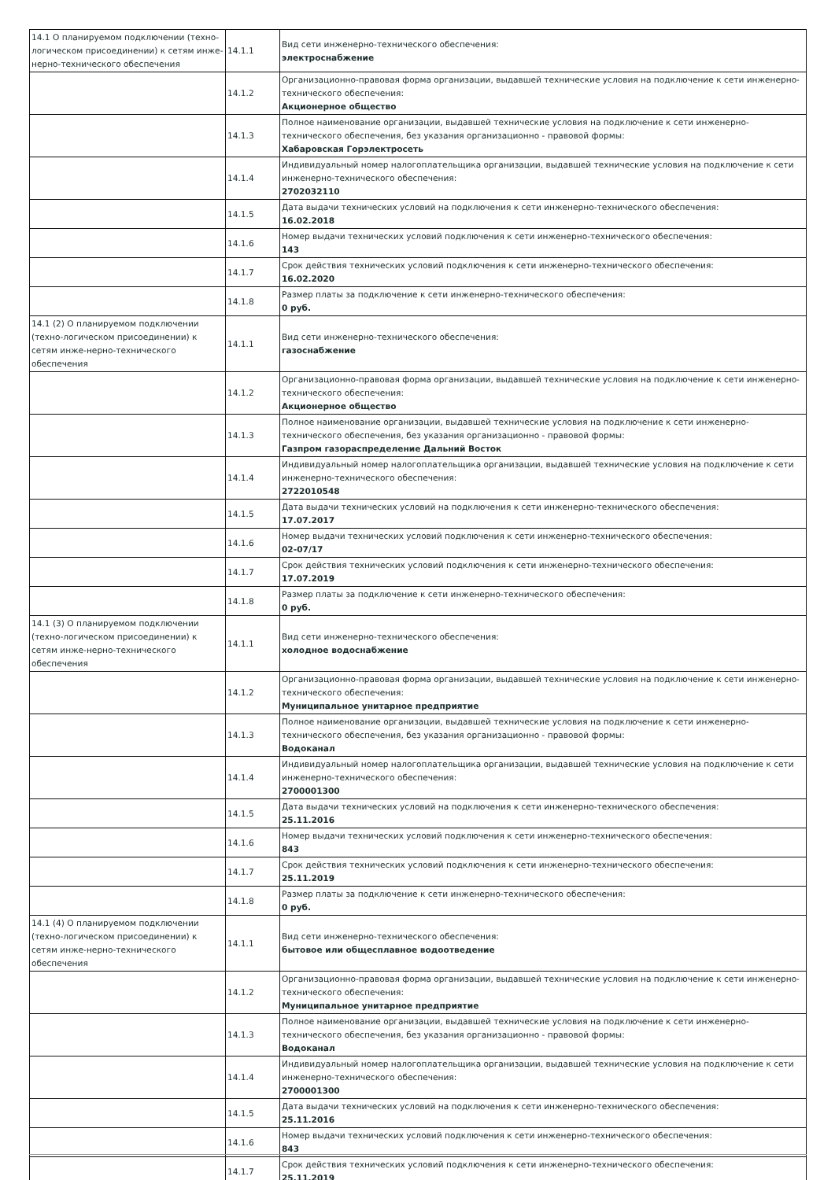| 14.1 О планируемом подключении (техно-логическом присоединении) к сетям инже-нерно-технического обеспечения | 14.1.1 | Вид сети инженерно-технического обеспечения: электроснабжение |
| | 14.1.2 | Организационно-правовая форма организации, выдавшей технические условия на подключение к сети инженерно-технического обеспечения: Акционерное общество |
| | 14.1.3 | Полное наименование организации, выдавшей технические условия на подключение к сети инженерно-технического обеспечения, без указания организационно - правовой формы: Хабаровская Горэлектросеть |
| | 14.1.4 | Индивидуальный номер налогоплательщика организации, выдавшей технические условия на подключение к сети инженерно-технического обеспечения: 2702032110 |
| | 14.1.5 | Дата выдачи технических условий на подключения к сети инженерно-технического обеспечения: 16.02.2018 |
| | 14.1.6 | Номер выдачи технических условий подключения к сети инженерно-технического обеспечения: 143 |
| | 14.1.7 | Срок действия технических условий подключения к сети инженерно-технического обеспечения: 16.02.2020 |
| | 14.1.8 | Размер платы за подключение к сети инженерно-технического обеспечения: 0 руб. |
| 14.1 (2) О планируемом подключении (техно-логическом присоединении) к сетям инже-нерно-технического обеспечения | 14.1.1 | Вид сети инженерно-технического обеспечения: газоснабжение |
| | 14.1.2 | Организационно-правовая форма организации, выдавшей технические условия на подключение к сети инженерно-технического обеспечения: Акционерное общество |
| | 14.1.3 | Полное наименование организации, выдавшей технические условия на подключение к сети инженерно-технического обеспечения, без указания организационно - правовой формы: Газпром газораспределение Дальний Восток |
| | 14.1.4 | Индивидуальный номер налогоплательщика организации, выдавшей технические условия на подключение к сети инженерно-технического обеспечения: 2722010548 |
| | 14.1.5 | Дата выдачи технических условий на подключения к сети инженерно-технического обеспечения: 17.07.2017 |
| | 14.1.6 | Номер выдачи технических условий подключения к сети инженерно-технического обеспечения: 02-07/17 |
| | 14.1.7 | Срок действия технических условий подключения к сети инженерно-технического обеспечения: 17.07.2019 |
| | 14.1.8 | Размер платы за подключение к сети инженерно-технического обеспечения: 0 руб. |
| 14.1 (3) О планируемом подключении (техно-логическом присоединении) к сетям инже-нерно-технического обеспечения | 14.1.1 | Вид сети инженерно-технического обеспечения: холодное водоснабжение |
| | 14.1.2 | Организационно-правовая форма организации, выдавшей технические условия на подключение к сети инженерно-технического обеспечения: Муниципальное унитарное предприятие |
| | 14.1.3 | Полное наименование организации, выдавшей технические условия на подключение к сети инженерно-технического обеспечения, без указания организационно - правовой формы: Водоканал |
| | 14.1.4 | Индивидуальный номер налогоплательщика организации, выдавшей технические условия на подключение к сети инженерно-технического обеспечения: 2700001300 |
| | 14.1.5 | Дата выдачи технических условий на подключения к сети инженерно-технического обеспечения: 25.11.2016 |
| | 14.1.6 | Номер выдачи технических условий подключения к сети инженерно-технического обеспечения: 843 |
| | 14.1.7 | Срок действия технических условий подключения к сети инженерно-технического обеспечения: 25.11.2019 |
| | 14.1.8 | Размер платы за подключение к сети инженерно-технического обеспечения: 0 руб. |
| 14.1 (4) О планируемом подключении (техно-логическом присоединении) к сетям инже-нерно-технического обеспечения | 14.1.1 | Вид сети инженерно-технического обеспечения: бытовое или общесплавное водоотведение |
| | 14.1.2 | Организационно-правовая форма организации, выдавшей технические условия на подключение к сети инженерно-технического обеспечения: Муниципальное унитарное предприятие |
| | 14.1.3 | Полное наименование организации, выдавшей технические условия на подключение к сети инженерно-технического обеспечения, без указания организационно - правовой формы: Водоканал |
| | 14.1.4 | Индивидуальный номер налогоплательщика организации, выдавшей технические условия на подключение к сети инженерно-технического обеспечения: 2700001300 |
| | 14.1.5 | Дата выдачи технических условий на подключения к сети инженерно-технического обеспечения: 25.11.2016 |
| | 14.1.6 | Номер выдачи технических условий подключения к сети инженерно-технического обеспечения: 843 |
| | 14.1.7 | Срок действия технических условий подключения к сети инженерно-технического обеспечения: 25.11.2019 |